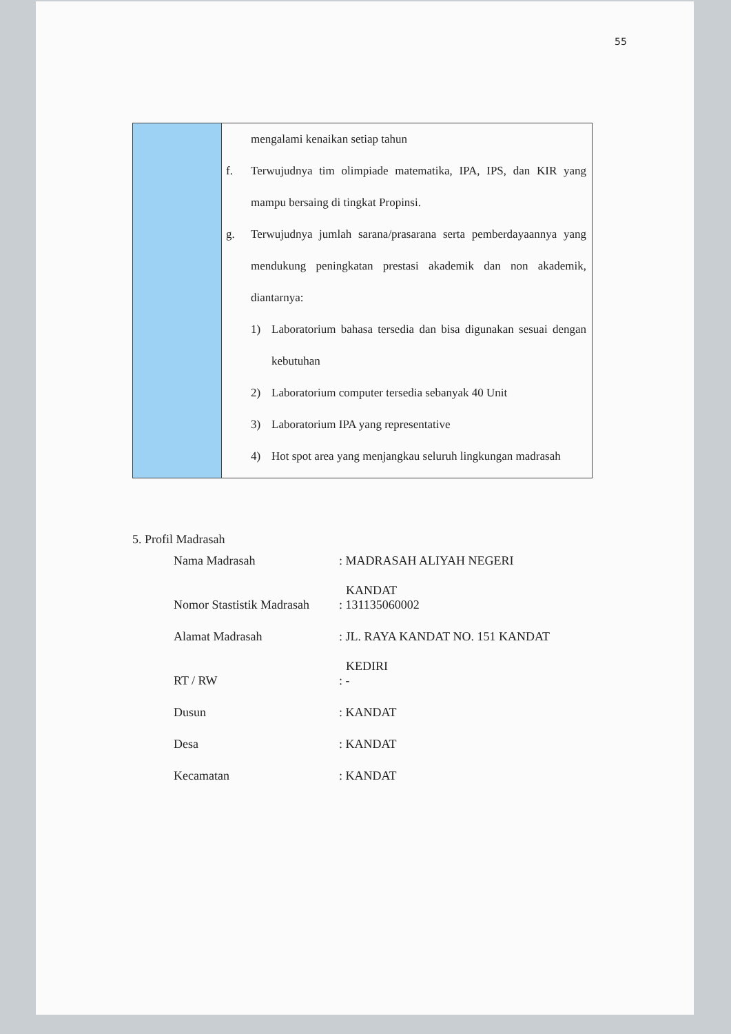55
| | mengalami kenaikan setiap tahun f. Terwujudnya tim olimpiade matematika, IPA, IPS, dan KIR yang mampu bersaing di tingkat Propinsi. g. Terwujudnya jumlah sarana/prasarana serta pemberdayaannya yang mendukung peningkatan prestasi akademik dan non akademik, diantarnya: 1) Laboratorium bahasa tersedia dan bisa digunakan sesuai dengan kebutuhan 2) Laboratorium computer tersedia sebanyak 40 Unit 3) Laboratorium IPA yang representative 4) Hot spot area yang menjangkau seluruh lingkungan madrasah |
5. Profil Madrasah
| Nama Madrasah | : MADRASAH ALIYAH NEGERI KANDAT |
| Nomor Stastistik Madrasah | : 131135060002 |
| Alamat Madrasah | : JL. RAYA KANDAT NO. 151 KANDAT KEDIRI |
| RT / RW | : - |
| Dusun | : KANDAT |
| Desa | : KANDAT |
| Kecamatan | : KANDAT |